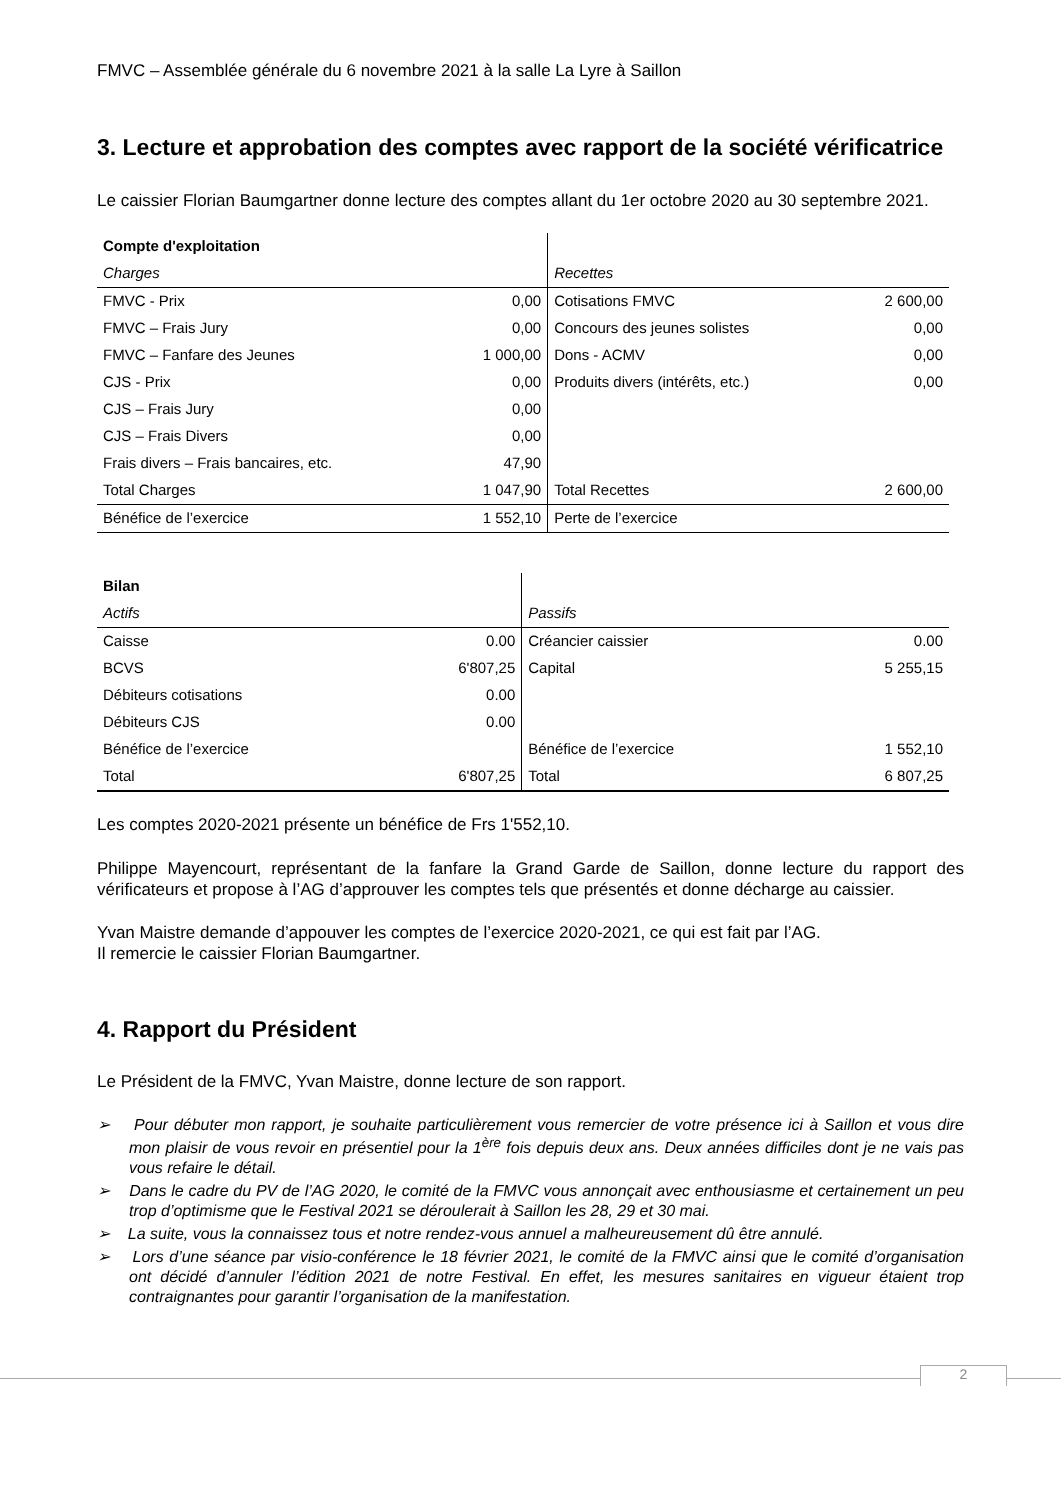FMVC – Assemblée générale du 6 novembre 2021 à la salle La Lyre à Saillon
3. Lecture et approbation des comptes avec rapport de la société vérificatrice
Le caissier Florian Baumgartner donne lecture des comptes allant du 1er octobre 2020 au 30 septembre 2021.
| Compte d'exploitation | | | |
| --- | --- | --- | --- |
| Charges | | Recettes | |
| FMVC - Prix | 0,00 | Cotisations FMVC | 2 600,00 |
| FMVC – Frais Jury | 0,00 | Concours des jeunes solistes | 0,00 |
| FMVC – Fanfare des Jeunes | 1 000,00 | Dons - ACMV | 0,00 |
| CJS - Prix | 0,00 | Produits divers (intérêts, etc.) | 0,00 |
| CJS – Frais Jury | 0,00 | | |
| CJS – Frais Divers | 0,00 | | |
| Frais divers – Frais bancaires, etc. | 47,90 | | |
| Total Charges | 1 047,90 | Total Recettes | 2 600,00 |
| Bénéfice de l’exercice | 1 552,10 | Perte de l’exercice | |
| Bilan | | | |
| --- | --- | --- | --- |
| Actifs | | Passifs | |
| Caisse | 0.00 | Créancier caissier | 0.00 |
| BCVS | 6'807,25 | Capital | 5 255,15 |
| Débiteurs cotisations | 0.00 | | |
| Débiteurs CJS | 0.00 | | |
| Bénéfice de l’exercice | | Bénéfice de l’exercice | 1 552,10 |
| Total | 6'807,25 | Total | 6 807,25 |
Les comptes 2020-2021 présente un bénéfice de Frs 1'552,10.
Philippe Mayencourt, représentant de la fanfare la Grand Garde de Saillon, donne lecture du rapport des vérificateurs et propose à l’AG d’approuver les comptes tels que présentés et donne décharge au caissier.
Yvan Maistre demande d’appouver les comptes de l’exercice 2020-2021, ce qui est fait par l’AG.
Il remercie le caissier Florian Baumgartner.
4. Rapport du Président
Le Président de la FMVC, Yvan Maistre, donne lecture de son rapport.
➢ Pour débuter mon rapport, je souhaite particulièrement vous remercier de votre présence ici à Saillon et vous dire mon plaisir de vous revoir en présentiel pour la 1<sup>ère</sup> fois depuis deux ans. Deux années difficiles dont je ne vais pas vous refaire le détail.
➢ Dans le cadre du PV de l’AG 2020, le comité de la FMVC vous annonçait avec enthousiasme et certainement un peu trop d’optimisme que le Festival 2021 se déroulerait à Saillon les 28, 29 et 30 mai.
➢ La suite, vous la connaissez tous et notre rendez-vous annuel a malheureusement dû être annulé.
➢ Lors d’une séance par visio-conférence le 18 février 2021, le comité de la FMVC ainsi que le comité d’organisation ont décidé d’annuler l’édition 2021 de notre Festival. En effet, les mesures sanitaires en vigueur étaient trop contraignantes pour garantir l’organisation de la manifestation.
2